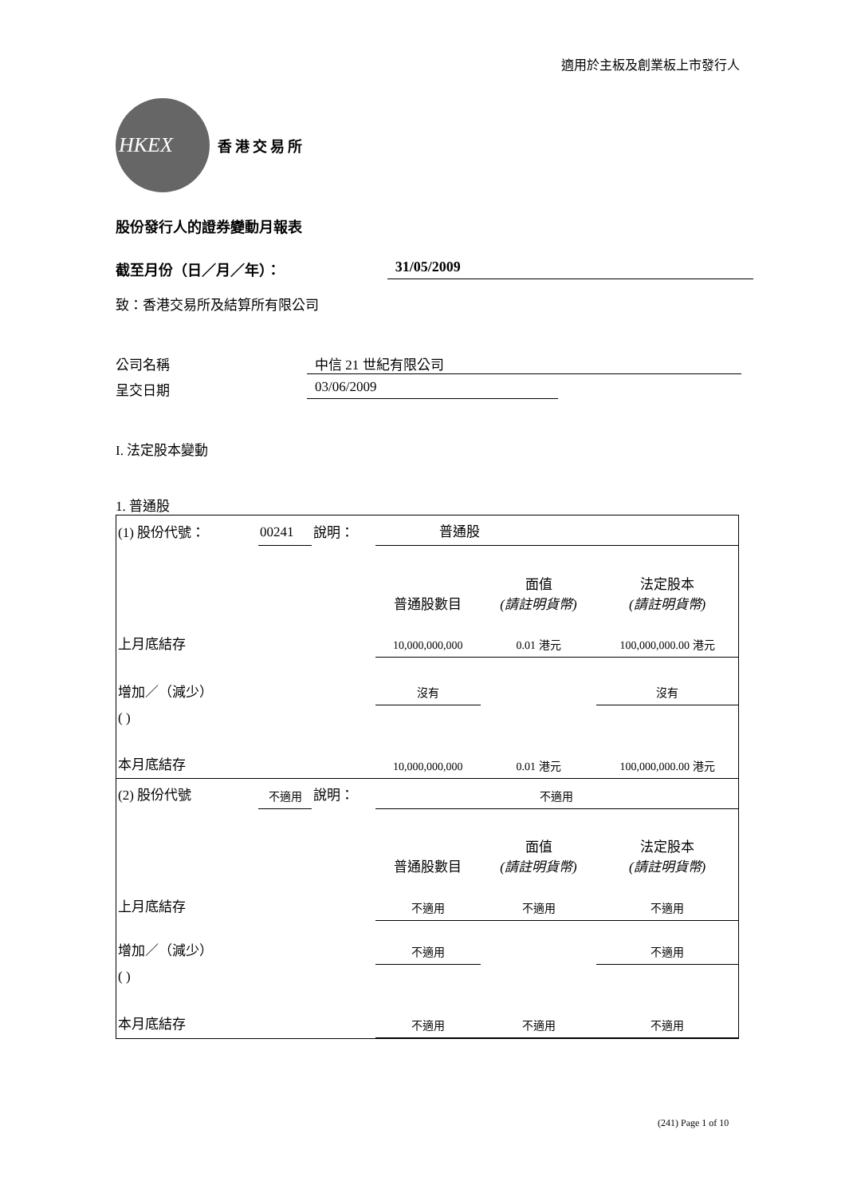適用於主板及創業板上市發行人
HKEX
香港交易所
股份發行人的證券變動月報表
截至月份（日／月／年）： 31/05/2009
致：香港交易所及結算所有限公司
公司名稱 中信 21 世紀有限公司
呈交日期 03/06/2009
I. 法定股本變動
1. 普通股
| (1) 股份代號： | 00241 | 說明： | 普通股 | | |
| | | | 普通股數目 | 面值 (請註明貨幣) | 法定股本 (請註明貨幣) |
| 上月底結存 | | | 10,000,000,000 | 0.01 港元 | 100,000,000.00 港元 |
| 增加／（減少） | | | 沒有 | | 沒有 |
| ( ) | | | | | |
| 本月底結存 | | | 10,000,000,000 | 0.01 港元 | 100,000,000.00 港元 |
| (2) 股份代號 | 不適用 | 說明： | 不適用 | | |
| | | | 普通股數目 | 面值 (請註明貨幣) | 法定股本 (請註明貨幣) |
| 上月底結存 | | | 不適用 | 不適用 | 不適用 |
| 增加／（減少） | | | 不適用 | | 不適用 |
| ( ) | | | | | |
| 本月底結存 | | | 不適用 | 不適用 | 不適用 |
(241) Page 1 of 10